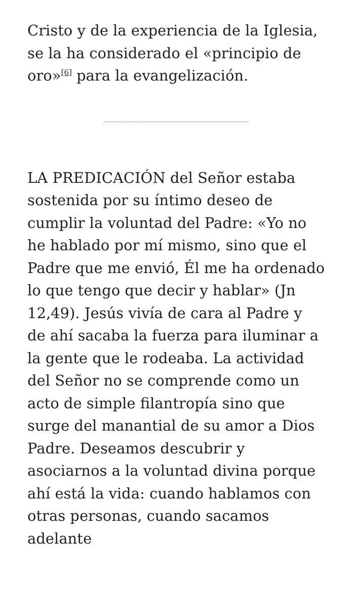Cristo y de la experiencia de la Iglesia, se la ha considerado el «principio de oro»<sup>[6]</sup> para la evangelización.
LA PREDICACIÓN del Señor estaba sostenida por su íntimo deseo de cumplir la voluntad del Padre: «Yo no he hablado por mí mismo, sino que el Padre que me envió, Él me ha ordenado lo que tengo que decir y hablar» (Jn 12,49). Jesús vivía de cara al Padre y de ahí sacaba la fuerza para iluminar a la gente que le rodeaba. La actividad del Señor no se comprende como un acto de simple filantropía sino que surge del manantial de su amor a Dios Padre. Deseamos descubrir y asociarnos a la voluntad divina porque ahí está la vida: cuando hablamos con otras personas, cuando sacamos adelante